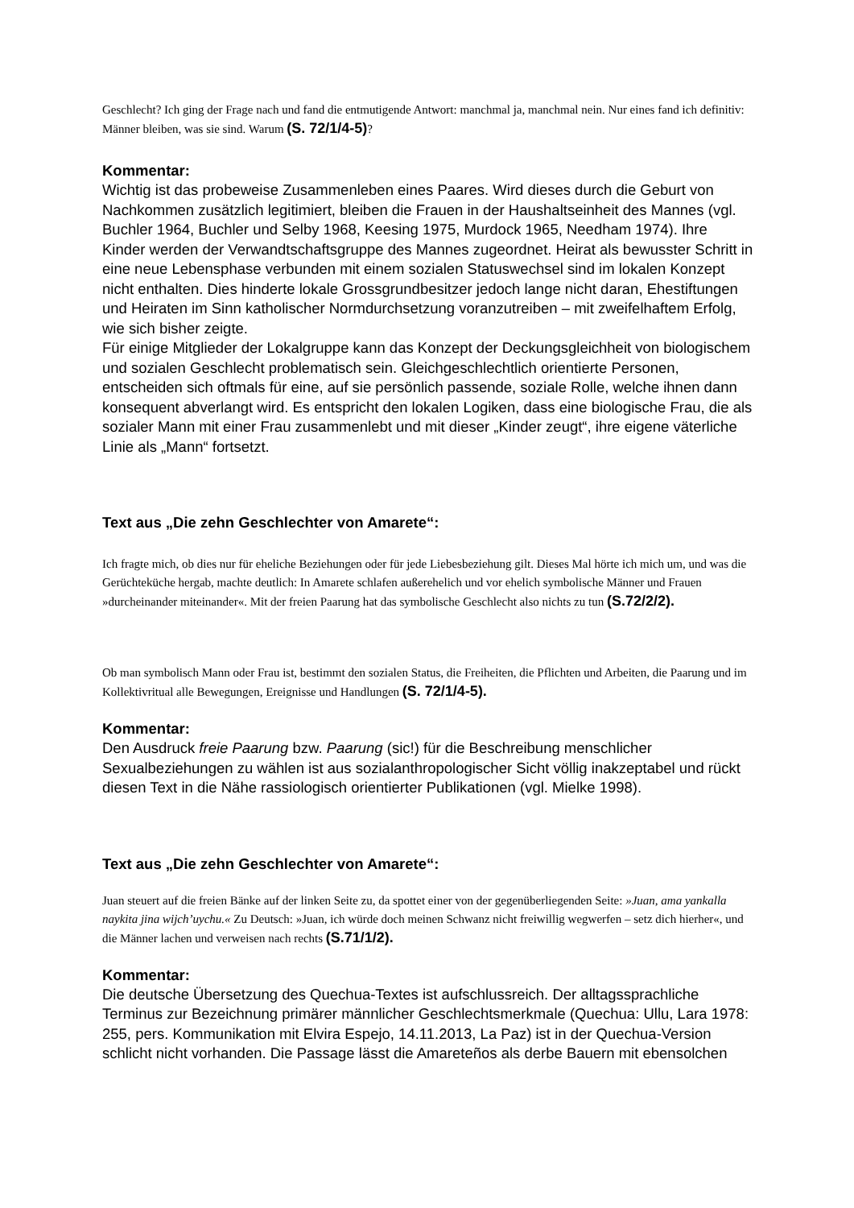Geschlecht? Ich ging der Frage nach und fand die entmutigende Antwort: manchmal ja, manchmal nein. Nur eines fand ich definitiv: Männer bleiben, was sie sind. Warum (S. 72/1/4-5)?
Kommentar:
Wichtig ist das probeweise Zusammenleben eines Paares. Wird dieses durch die Geburt von Nachkommen zusätzlich legitimiert, bleiben die Frauen in der Haushaltseinheit des Mannes (vgl. Buchler 1964, Buchler und Selby 1968, Keesing 1975, Murdock 1965, Needham 1974). Ihre Kinder werden der Verwandtschaftsgruppe des Mannes zugeordnet. Heirat als bewusster Schritt in eine neue Lebensphase verbunden mit einem sozialen Statuswechsel sind im lokalen Konzept nicht enthalten. Dies hinderte lokale Grossgrundbesitzer jedoch lange nicht daran, Ehestiftungen und Heiraten im Sinn katholischer Normdurchsetzung voranzutreiben – mit zweifelhaftem Erfolg, wie sich bisher zeigte.
Für einige Mitglieder der Lokalgruppe kann das Konzept der Deckungsgleichheit von biologischem und sozialen Geschlecht problematisch sein. Gleichgeschlechtlich orientierte Personen, entscheiden sich oftmals für eine, auf sie persönlich passende, soziale Rolle, welche ihnen dann konsequent abverlangt wird. Es entspricht den lokalen Logiken, dass eine biologische Frau, die als sozialer Mann mit einer Frau zusammenlebt und mit dieser „Kinder zeugt“, ihre eigene väterliche Linie als „Mann“ fortsetzt.
Text aus „Die zehn Geschlechter von Amarete“:
Ich fragte mich, ob dies nur für eheliche Beziehungen oder für jede Liebesbeziehung gilt. Dieses Mal hörte ich mich um, und was die Gerüchteküche hergab, machte deutlich: In Amarete schlafen außerehelich und vor ehelich symbolische Männer und Frauen »durcheinander miteinander«. Mit der freien Paarung hat das symbolische Geschlecht also nichts zu tun (S.72/2/2).
Ob man symbolisch Mann oder Frau ist, bestimmt den sozialen Status, die Freiheiten, die Pflichten und Arbeiten, die Paarung und im Kollektivritual alle Bewegungen, Ereignisse und Handlungen (S. 72/1/4-5).
Kommentar:
Den Ausdruck freie Paarung bzw. Paarung (sic!) für die Beschreibung menschlicher Sexualbeziehungen zu wählen ist aus sozialanthropologischer Sicht völlig inakzeptabel und rückt diesen Text in die Nähe rassiologisch orientierter Publikationen (vgl. Mielke 1998).
Text aus „Die zehn Geschlechter von Amarete“:
Juan steuert auf die freien Bänke auf der linken Seite zu, da spottet einer von der gegenüberliegenden Seite: »Juan, ama yankalla naykita jina wijch’uychu.« Zu Deutsch: »Juan, ich würde doch meinen Schwanz nicht freiwillig wegwerfen – setz dich hierher«, und die Männer lachen und verweisen nach rechts (S.71/1/2).
Kommentar:
Die deutsche Übersetzung des Quechua-Textes ist aufschlussreich. Der alltagssprachliche Terminus zur Bezeichnung primärer männlicher Geschlechtsmerkmale (Quechua: Ullu, Lara 1978: 255, pers. Kommunikation mit Elvira Espejo, 14.11.2013, La Paz) ist in der Quechua-Version schlicht nicht vorhanden. Die Passage lässt die Amareteños als derbe Bauern mit ebensolchen